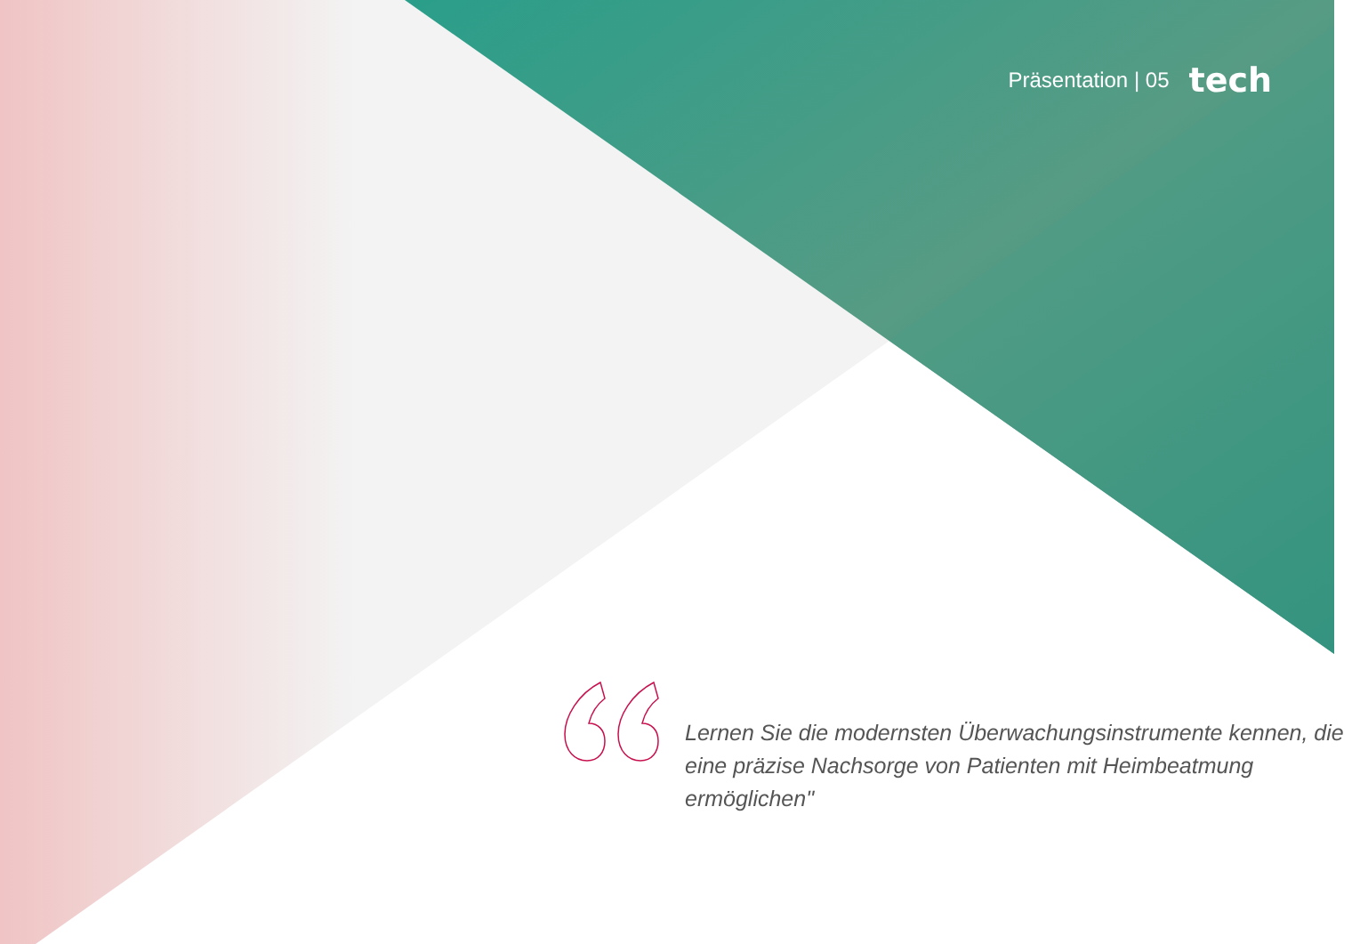Präsentation | 05 tech
Lernen Sie die modernsten Überwachungsinstrumente kennen, die eine präzise Nachsorge von Patienten mit Heimbeatmung ermöglichen"